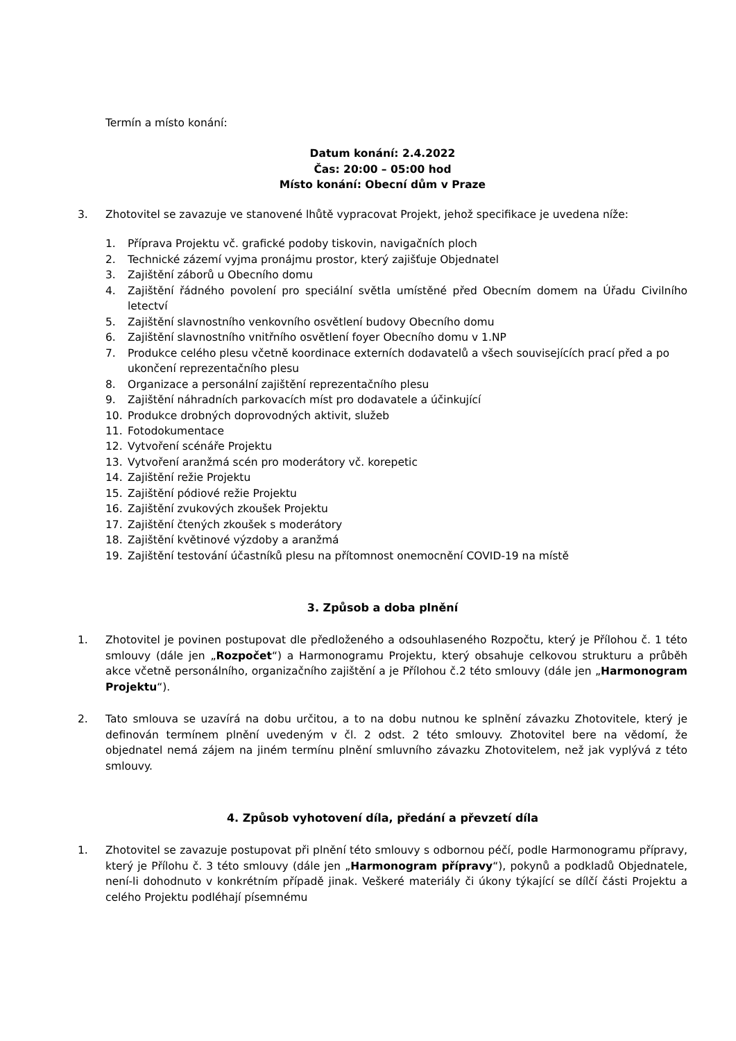Termín a místo konání:
Datum konání: 2.4.2022
Čas: 20:00 – 05:00 hod
Místo konání: Obecní dům v Praze
3. Zhotovitel se zavazuje ve stanovené lhůtě vypracovat Projekt, jehož specifikace je uvedena níže:
1. Příprava Projektu vč. grafické podoby tiskovin, navigačních ploch
2. Technické zázemí vyjma pronájmu prostor, který zajišťuje Objednatel
3. Zajištění záborů u Obecního domu
4. Zajištění řádného povolení pro speciální světla umístěné před Obecním domem na Úřadu Civilního letectví
5. Zajištění slavnostního venkovního osvětlení budovy Obecního domu
6. Zajištění slavnostního vnitřního osvětlení foyer Obecního domu v 1.NP
7. Produkce celého plesu včetně koordinace externích dodavatelů a všech souvisejících prací před a po ukončení reprezentačního plesu
8. Organizace a personální zajištění reprezentačního plesu
9. Zajištění náhradních parkovacích míst pro dodavatele a účinkující
10. Produkce drobných doprovodných aktivit, služeb
11. Fotodokumentace
12. Vytvoření scénáře Projektu
13. Vytvoření aranžmá scén pro moderátory vč. korepetic
14. Zajištění režie Projektu
15. Zajištění pódiové režie Projektu
16. Zajištění zvukových zkoušek Projektu
17. Zajištění čtených zkoušek s moderátory
18. Zajištění květinové výzdoby a aranžmá
19. Zajištění testování účastníků plesu na přítomnost onemocnění COVID-19 na místě
3. Způsob a doba plnění
1. Zhotovitel je povinen postupovat dle předloženého a odsouhlaseného Rozpočtu, který je Přílohou č. 1 této smlouvy (dále jen „Rozpočet“) a Harmonogramu Projektu, který obsahuje celkovou strukturu a průběh akce včetně personálního, organizačního zajištění a je Přílohou č.2 této smlouvy (dále jen „Harmonogram Projektu“).
2. Tato smlouva se uzavírá na dobu určitou, a to na dobu nutnou ke splnění závazku Zhotovitele, který je definován termínem plnění uvedeným v čl. 2 odst. 2 této smlouvy. Zhotovitel bere na vědomí, že objednatel nemá zájem na jiném termínu plnění smluvního závazku Zhotovitelem, než jak vyplývá z této smlouvy.
4. Způsob vyhotovení díla, předání a převzetí díla
1. Zhotovitel se zavazuje postupovat při plnění této smlouvy s odbornou péčí, podle Harmonogramu přípravy, který je Přílohu č. 3 této smlouvy (dále jen „Harmonogram přípravy“), pokynů a podkladů Objednatele, není-li dohodnuto v konkrétním případě jinak. Veškeré materiály či úkony týkající se dílčí části Projektu a celého Projektu podléhají písemnému